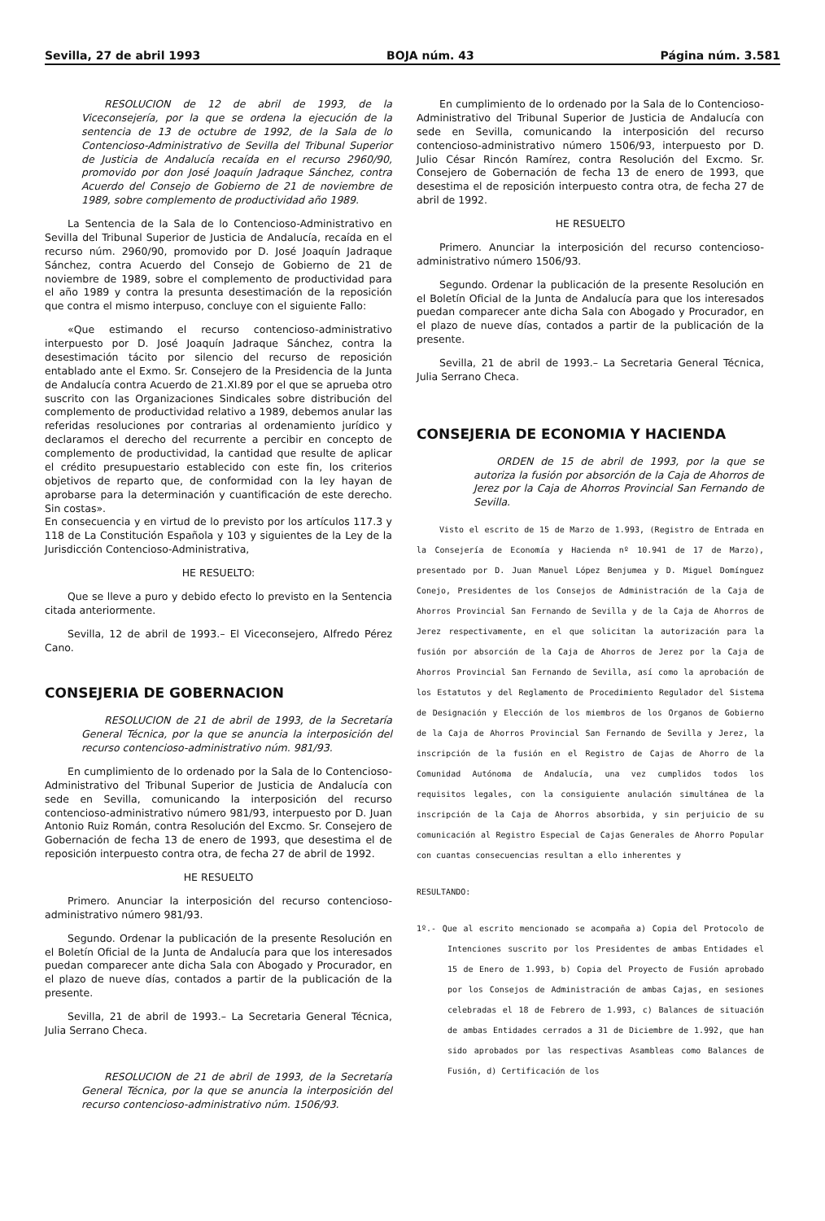Sevilla, 27 de abril 1993 BOJA núm. 43 Página núm. 3.581
RESOLUCION de 12 de abril de 1993, de la Viceconsejería, por la que se ordena la ejecución de la sentencia de 13 de octubre de 1992, de la Sala de lo Contencioso-Administrativo de Sevilla del Tribunal Superior de Justicia de Andalucía recaída en el recurso 2960/90, promovido por don José Joaquín Jadraque Sánchez, contra Acuerdo del Consejo de Gobierno de 21 de noviembre de 1989, sobre complemento de productividad año 1989.
La Sentencia de la Sala de lo Contencioso-Administrativo en Sevilla del Tribunal Superior de Justicia de Andalucía, recaída en el recurso núm. 2960/90, promovido por D. José Joaquín Jadraque Sánchez, contra Acuerdo del Consejo de Gobierno de 21 de noviembre de 1989, sobre el complemento de productividad para el año 1989 y contra la presunta desestimación de la reposición que contra el mismo interpuso, concluye con el siguiente Fallo:
«Que estimando el recurso contencioso-administrativo interpuesto por D. José Joaquín Jadraque Sánchez, contra la desestimación tácito por silencio del recurso de reposición entablado ante el Exmo. Sr. Consejero de la Presidencia de la Junta de Andalucía contra Acuerdo de 21.XI.89 por el que se aprueba otro suscrito con las Organizaciones Sindicales sobre distribución del complemento de productividad relativo a 1989, debemos anular las referidas resoluciones por contrarias al ordenamiento jurídico y declaramos el derecho del recurrente a percibir en concepto de complemento de productividad, la cantidad que resulte de aplicar el crédito presupuestario establecido con este fin, los criterios objetivos de reparto que, de conformidad con la ley hayan de aprobarse para la determinación y cuantificación de este derecho. Sin costas».
En consecuencia y en virtud de lo previsto por los artículos 117.3 y 118 de La Constitución Española y 103 y siguientes de la Ley de la Jurisdicción Contencioso-Administrativa,
HE RESUELTO:
Que se lleve a puro y debido efecto lo previsto en la Sentencia citada anteriormente.
Sevilla, 12 de abril de 1993.– El Viceconsejero, Alfredo Pérez Cano.
CONSEJERIA DE GOBERNACION
RESOLUCION de 21 de abril de 1993, de la Secretaría General Técnica, por la que se anuncia la interposición del recurso contencioso-administrativo núm. 981/93.
En cumplimiento de lo ordenado por la Sala de lo Contencioso-Administrativo del Tribunal Superior de Justicia de Andalucía con sede en Sevilla, comunicando la interposición del recurso contencioso-administrativo número 981/93, interpuesto por D. Juan Antonio Ruiz Román, contra Resolución del Excmo. Sr. Consejero de Gobernación de fecha 13 de enero de 1993, que desestima el de reposición interpuesto contra otra, de fecha 27 de abril de 1992.
HE RESUELTO
Primero. Anunciar la interposición del recurso contencioso-administrativo número 981/93.
Segundo. Ordenar la publicación de la presente Resolución en el Boletín Oficial de la Junta de Andalucía para que los interesados puedan comparecer ante dicha Sala con Abogado y Procurador, en el plazo de nueve días, contados a partir de la publicación de la presente.
Sevilla, 21 de abril de 1993.– La Secretaria General Técnica, Julia Serrano Checa.
RESOLUCION de 21 de abril de 1993, de la Secretaría General Técnica, por la que se anuncia la interposición del recurso contencioso-administrativo núm. 1506/93.
En cumplimiento de lo ordenado por la Sala de lo Contencioso-Administrativo del Tribunal Superior de Justicia de Andalucía con sede en Sevilla, comunicando la interposición del recurso contencioso-administrativo número 1506/93, interpuesto por D. Julio César Rincón Ramírez, contra Resolución del Excmo. Sr. Consejero de Gobernación de fecha 13 de enero de 1993, que desestima el de reposición interpuesto contra otra, de fecha 27 de abril de 1992.
HE RESUELTO
Primero. Anunciar la interposición del recurso contencioso-administrativo número 1506/93.
Segundo. Ordenar la publicación de la presente Resolución en el Boletín Oficial de la Junta de Andalucía para que los interesados puedan comparecer ante dicha Sala con Abogado y Procurador, en el plazo de nueve días, contados a partir de la publicación de la presente.
Sevilla, 21 de abril de 1993.– La Secretaria General Técnica, Julia Serrano Checa.
CONSEJERIA DE ECONOMIA Y HACIENDA
ORDEN de 15 de abril de 1993, por la que se autoriza la fusión por absorción de la Caja de Ahorros de Jerez por la Caja de Ahorros Provincial San Fernando de Sevilla.
Visto el escrito de 15 de Marzo de 1.993, (Registro de Entrada en la Consejería de Economía y Hacienda nº 10.941 de 17 de Marzo), presentado por D. Juan Manuel López Benjumea y D. Miguel Domínguez Conejo, Presidentes de los Consejos de Administración de la Caja de Ahorros Provincial San Fernando de Sevilla y de la Caja de Ahorros de Jerez respectivamente, en el que solicitan la autorización para la fusión por absorción de la Caja de Ahorros de Jerez por la Caja de Ahorros Provincial San Fernando de Sevilla, así como la aprobación de los Estatutos y del Reglamento de Procedimiento Regulador del Sistema de Designación y Elección de los miembros de los Organos de Gobierno de la Caja de Ahorros Provincial San Fernando de Sevilla y Jerez, la inscripción de la fusión en el Registro de Cajas de Ahorro de la Comunidad Autónoma de Andalucía, una vez cumplidos todos los requisitos legales, con la consiguiente anulación simultánea de la inscripción de la Caja de Ahorros absorbida, y sin perjuicio de su comunicación al Registro Especial de Cajas Generales de Ahorro Popular con cuantas consecuencias resultan a ello inherentes y
RESULTANDO:
1º.- Que al escrito mencionado se acompaña a) Copia del Protocolo de Intenciones suscrito por los Presidentes de ambas Entidades el 15 de Enero de 1.993, b) Copia del Proyecto de Fusión aprobado por los Consejos de Administración de ambas Cajas, en sesiones celebradas el 18 de Febrero de 1.993, c) Balances de situación de ambas Entidades cerrados a 31 de Diciembre de 1.992, que han sido aprobados por las respectivas Asambleas como Balances de Fusión, d) Certificación de los